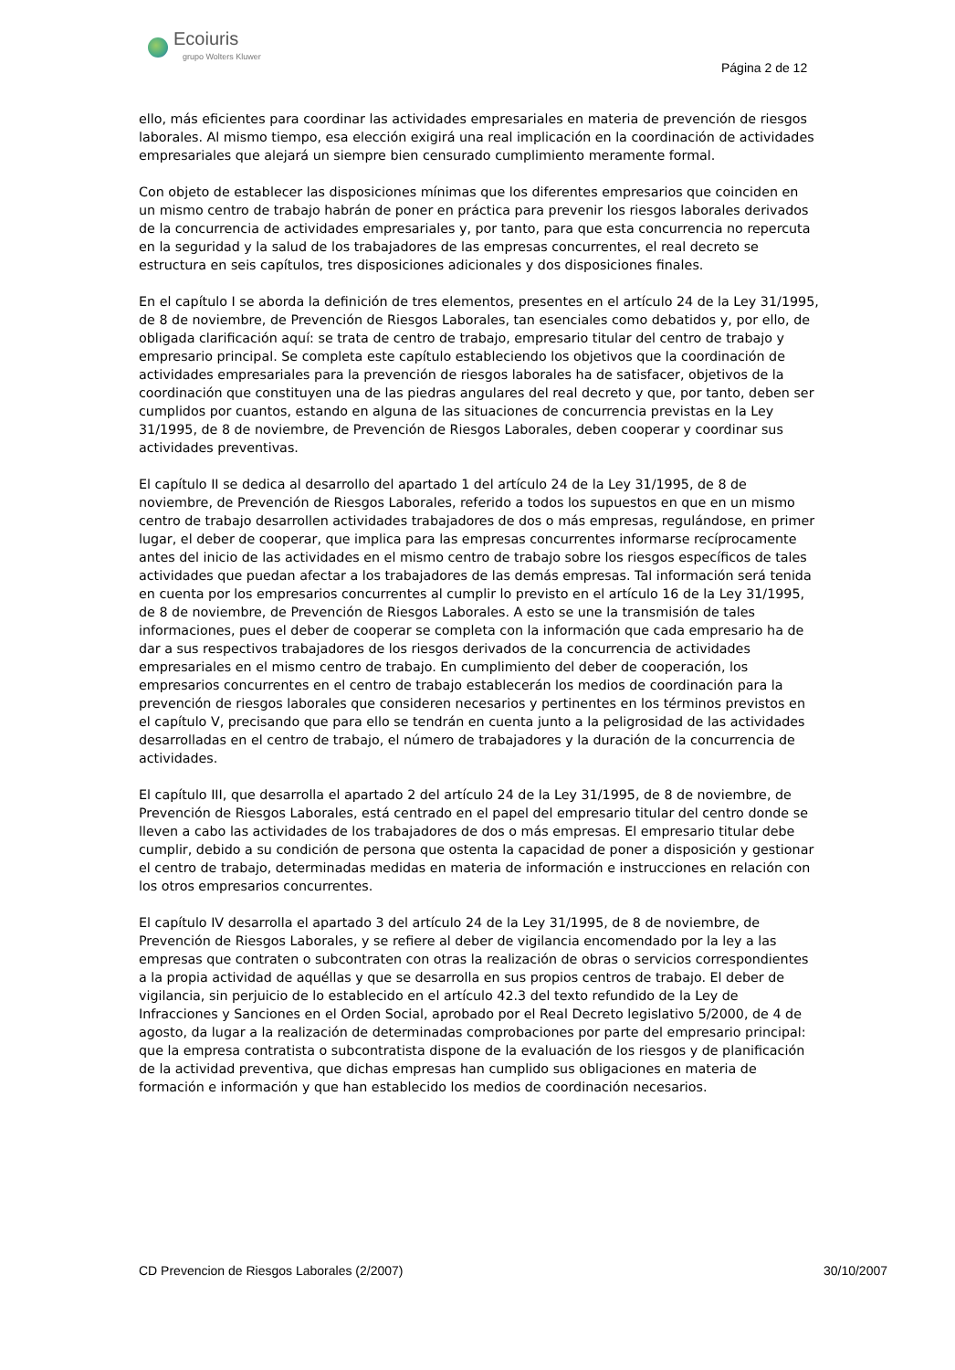Ecoiuris
grupo Wolters Kluwer
Página 2 de 12
ello, más eficientes para coordinar las actividades empresariales en materia de prevención de riesgos laborales. Al mismo tiempo, esa elección exigirá una real implicación en la coordinación de actividades empresariales que alejará un siempre bien censurado cumplimiento meramente formal.
Con objeto de establecer las disposiciones mínimas que los diferentes empresarios que coinciden en un mismo centro de trabajo habrán de poner en práctica para prevenir los riesgos laborales derivados de la concurrencia de actividades empresariales y, por tanto, para que esta concurrencia no repercuta en la seguridad y la salud de los trabajadores de las empresas concurrentes, el real decreto se estructura en seis capítulos, tres disposiciones adicionales y dos disposiciones finales.
En el capítulo I se aborda la definición de tres elementos, presentes en el artículo 24 de la Ley 31/1995, de 8 de noviembre, de Prevención de Riesgos Laborales, tan esenciales como debatidos y, por ello, de obligada clarificación aquí: se trata de centro de trabajo, empresario titular del centro de trabajo y empresario principal. Se completa este capítulo estableciendo los objetivos que la coordinación de actividades empresariales para la prevención de riesgos laborales ha de satisfacer, objetivos de la coordinación que constituyen una de las piedras angulares del real decreto y que, por tanto, deben ser cumplidos por cuantos, estando en alguna de las situaciones de concurrencia previstas en la Ley 31/1995, de 8 de noviembre, de Prevención de Riesgos Laborales, deben cooperar y coordinar sus actividades preventivas.
El capítulo II se dedica al desarrollo del apartado 1 del artículo 24 de la Ley 31/1995, de 8 de noviembre, de Prevención de Riesgos Laborales, referido a todos los supuestos en que en un mismo centro de trabajo desarrollen actividades trabajadores de dos o más empresas, regulándose, en primer lugar, el deber de cooperar, que implica para las empresas concurrentes informarse recíprocamente antes del inicio de las actividades en el mismo centro de trabajo sobre los riesgos específicos de tales actividades que puedan afectar a los trabajadores de las demás empresas. Tal información será tenida en cuenta por los empresarios concurrentes al cumplir lo previsto en el artículo 16 de la Ley 31/1995, de 8 de noviembre, de Prevención de Riesgos Laborales. A esto se une la transmisión de tales informaciones, pues el deber de cooperar se completa con la información que cada empresario ha de dar a sus respectivos trabajadores de los riesgos derivados de la concurrencia de actividades empresariales en el mismo centro de trabajo. En cumplimiento del deber de cooperación, los empresarios concurrentes en el centro de trabajo establecerán los medios de coordinación para la prevención de riesgos laborales que consideren necesarios y pertinentes en los términos previstos en el capítulo V, precisando que para ello se tendrán en cuenta junto a la peligrosidad de las actividades desarrolladas en el centro de trabajo, el número de trabajadores y la duración de la concurrencia de actividades.
El capítulo III, que desarrolla el apartado 2 del artículo 24 de la Ley 31/1995, de 8 de noviembre, de Prevención de Riesgos Laborales, está centrado en el papel del empresario titular del centro donde se lleven a cabo las actividades de los trabajadores de dos o más empresas. El empresario titular debe cumplir, debido a su condición de persona que ostenta la capacidad de poner a disposición y gestionar el centro de trabajo, determinadas medidas en materia de información e instrucciones en relación con los otros empresarios concurrentes.
El capítulo IV desarrolla el apartado 3 del artículo 24 de la Ley 31/1995, de 8 de noviembre, de Prevención de Riesgos Laborales, y se refiere al deber de vigilancia encomendado por la ley a las empresas que contraten o subcontraten con otras la realización de obras o servicios correspondientes a la propia actividad de aquéllas y que se desarrolla en sus propios centros de trabajo. El deber de vigilancia, sin perjuicio de lo establecido en el artículo 42.3 del texto refundido de la Ley de Infracciones y Sanciones en el Orden Social, aprobado por el Real Decreto legislativo 5/2000, de 4 de agosto, da lugar a la realización de determinadas comprobaciones por parte del empresario principal: que la empresa contratista o subcontratista dispone de la evaluación de los riesgos y de planificación de la actividad preventiva, que dichas empresas han cumplido sus obligaciones en materia de formación e información y que han establecido los medios de coordinación necesarios.
CD Prevencion de Riesgos Laborales (2/2007) 30/10/2007